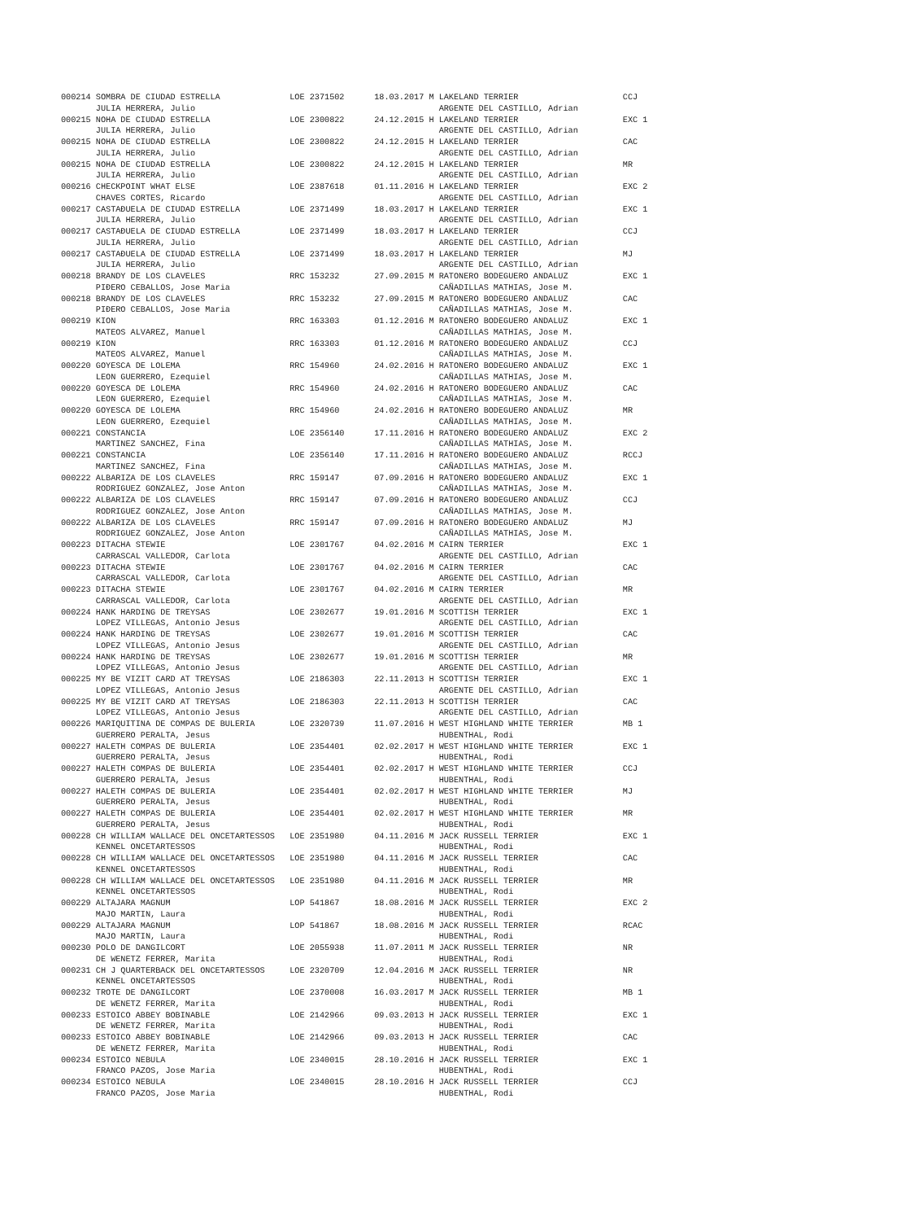000214 SOMBRA DE CIUDAD ESTRELLA LOE 2371502 18.03.2017 M LAKELAND TERRIER CCJ JULIA HERRERA, Julio ARGENTE DEL CASTILLO, Adrian 000215 NOHA DE CIUDAD ESTRELLA LOE 2300822 24.12.2015 H LAKELAND TERRIER EXC 1 JULIA HERRERA, Julio ARGENTE DEL CASTILLO, Adrian 000215 NOHA DE CIUDAD ESTRELLA LOE 2300822 24.12.2015 H LAKELAND TERRIER CAC JULIA HERRERA, Julio ARGENTE DEL CASTILLO, Adrian 000215 NOHA DE CIUDAD ESTRELLA LOE 2300822 24.12.2015 H LAKELAND TERRIER MR JULIA HERRERA, Julio ARGENTE DEL CASTILLO, Adrian 000216 CHECKPOINT WHAT ELSE LOE 2387618 01.11.2016 H LAKELAND TERRIER EXC 2 CHAVES CORTES, Ricardo ARGENTE DEL CASTILLO, Adrian 000217 CASTAĐUELA DE CIUDAD ESTRELLA LOE 2371499 18.03.2017 H LAKELAND TERRIER EXC 1 JULIA HERRERA, Julio ARGENTE DEL CASTILLO, Adrian 000217 CASTAĐUELA DE CIUDAD ESTRELLA LOE 2371499 18.03.2017 H LAKELAND TERRIER CCJ JULIA HERRERA, Julio ARGENTE DEL CASTILLO, Adrian 000217 CASTAĐUELA DE CIUDAD ESTRELLA LOE 2371499 18.03.2017 H LAKELAND TERRIER MJ JULIA HERRERA, Julio ARGENTE DEL CASTILLO, Adrian 000218 BRANDY DE LOS CLAVELES RRC 153232 27.09.2015 M RATONERO BODEGUERO ANDALUZ EXC 1 PIĐERO CEBALLOS, Jose Maria CAÑADILLAS MATHIAS, Jose M. 000218 BRANDY DE LOS CLAVELES RRC 153232 27.09.2015 M RATONERO BODEGUERO ANDALUZ CAC PIĐERO CEBALLOS, Jose Maria CAÑADILLAS MATHIAS, Jose M. 000219 KION RRC 163303 01.12.2016 M RATONERO BODEGUERO ANDALUZ EXC 1 MATEOS ALVAREZ, Manuel CAÑADILLAS MATHIAS, Jose M. 000219 KION RRC 163303 01.12.2016 M RATONERO BODEGUERO ANDALUZ CCJ MATEOS ALVAREZ, Manuel CAÑADILLAS MATHIAS, Jose M. 000220 GOYESCA DE LOLEMA RRC 154960 24.02.2016 H RATONERO BODEGUERO ANDALUZ EXC 1 LEON GUERRERO, Ezequiel CAÑADILLAS MATHIAS, Jose M. 000220 GOYESCA DE LOLEMA RRC 154960 24.02.2016 H RATONERO BODEGUERO ANDALUZ CAC LEON GUERRERO, Ezequiel CAÑADILLAS MATHIAS, Jose M. 000220 GOYESCA DE LOLEMA RRC 154960 24.02.2016 H RATONERO BODEGUERO ANDALUZ MR LEON GUERRERO, Ezequiel CAÑADILLAS MATHIAS, Jose M. 000221 CONSTANCIA LOE 2356140 17.11.2016 H RATONERO BODEGUERO ANDALUZ EXC 2 MARTINEZ SANCHEZ, Fina CAÑADILLAS MATHIAS, Jose M. 000221 CONSTANCIA LOE 2356140 17.11.2016 H RATONERO BODEGUERO ANDALUZ RCCJ MARTINEZ SANCHEZ, Fina CAÑADILLAS MATHIAS, Jose M. 000222 ALBARIZA DE LOS CLAVELES RRC 159147 07.09.2016 H RATONERO BODEGUERO ANDALUZ EXC 1 RODRIGUEZ GONZALEZ, Jose Anton CAÑADILLAS MATHIAS, Jose M. 000222 ALBARIZA DE LOS CLAVELES RRC 159147 07.09.2016 H RATONERO BODEGUERO ANDALUZ CCJ RODRIGUEZ GONZALEZ, Jose Anton CAÑADILLAS MATHIAS, Jose M. 000222 ALBARIZA DE LOS CLAVELES RRC 159147 07.09.2016 H RATONERO BODEGUERO ANDALUZ MJ RODRIGUEZ GONZALEZ, Jose Anton CAÑADILLAS MATHIAS, Jose M. 000223 DITACHA STEWIE LOE 2301767 04.02.2016 M CAIRN TERRIER EXC 1 CARRASCAL VALLEDOR, Carlota ARGENTE DEL CASTILLO, Adrian 000223 DITACHA STEWIE LOE 2301767 04.02.2016 M CAIRN TERRIER CAC CARRASCAL VALLEDOR, Carlota ARGENTE DEL CASTILLO, Adrian 000223 DITACHA STEWIE LOE 2301767 04.02.2016 M CAIRN TERRIER MR CARRASCAL VALLEDOR, Carlota ARGENTE DEL CASTILLO, Adrian 000224 HANK HARDING DE TREYSAS LOE 2302677 19.01.2016 M SCOTTISH TERRIER EXC 1 LOPEZ VILLEGAS, Antonio Jesus ARGENTE DEL CASTILLO, Adrian 000224 HANK HARDING DE TREYSAS LOE 2302677 19.01.2016 M SCOTTISH TERRIER CAC LOPEZ VILLEGAS, Antonio Jesus ARGENTE DEL CASTILLO, Adrian 000224 HANK HARDING DE TREYSAS LOE 2302677 19.01.2016 M SCOTTISH TERRIER MR LOPEZ VILLEGAS, Antonio Jesus ARGENTE DEL CASTILLO, Adrian 000225 MY BE VIZIT CARD AT TREYSAS LOE 2186303 22.11.2013 H SCOTTISH TERRIER EXC 1 LOPEZ VILLEGAS, Antonio Jesus ARGENTE DEL CASTILLO, Adrian 000225 MY BE VIZIT CARD AT TREYSAS LOE 2186303 22.11.2013 H SCOTTISH TERRIER CAC LOPEZ VILLEGAS, Antonio Jesus ARGENTE DEL CASTILLO, Adrian 000226 MARIQUITINA DE COMPAS DE BULERIA LOE 2320739 11.07.2016 H WEST HIGHLAND WHITE TERRIER MB 1 GUERRERO PERALTA, Jesus HUBENTHAL, Rodi 000227 HALETH COMPAS DE BULERIA LOE 2354401 02.02.2017 H WEST HIGHLAND WHITE TERRIER EXC 1 GUERRERO PERALTA, Jesus HUBENTHAL, Rodi 000227 HALETH COMPAS DE BULERIA LOE 2354401 02.02.2017 H WEST HIGHLAND WHITE TERRIER CCJ GUERRERO PERALTA, Jesus HUBENTHAL, Rodi 000227 HALETH COMPAS DE BULERIA LOE 2354401 02.02.2017 H WEST HIGHLAND WHITE TERRIER MJ GUERRERO PERALTA, Jesus HUBENTHAL, Rodi 000227 HALETH COMPAS DE BULERIA LOE 2354401 02.02.2017 H WEST HIGHLAND WHITE TERRIER MR GUERRERO PERALTA, Jesus HUBENTHAL, Rodi 000228 CH WILLIAM WALLACE DEL ONCETARTESSOS LOE 2351980 04.11.2016 M JACK RUSSELL TERRIER EXC 1 KENNEL ONCETARTESSOS HUBENTHAL, Rodi 000228 CH WILLIAM WALLACE DEL ONCETARTESSOS LOE 2351980 04.11.2016 M JACK RUSSELL TERRIER CAC KENNEL ONCETARTESSOS HUBENTHAL, Rodi 000228 CH WILLIAM WALLACE DEL ONCETARTESSOS LOE 2351980 04.11.2016 M JACK RUSSELL TERRIER MR KENNEL ONCETARTESSOS HUBENTHAL, Rodi 000229 ALTAJARA MAGNUM LOP 541867 18.08.2016 M JACK RUSSELL TERRIER EXC 2 MAJO MARTIN, Laura HUBENTHAL, Rodi 000229 ALTAJARA MAGNUM LOP 541867 18.08.2016 M JACK RUSSELL TERRIER RCAC MAJO MARTIN, Laura HUBENTHAL, Rodi 000230 POLO DE DANGILCORT LOE 2055938 11.07.2011 M JACK RUSSELL TERRIER NR DE WENETZ FERRER, Marita HUBENTHAL, Rodi 000231 CH J QUARTERBACK DEL ONCETARTESSOS LOE 2320709 12.04.2016 M JACK RUSSELL TERRIER NR KENNEL ONCETARTESSOS HUBENTHAL, Rodi 000232 TROTE DE DANGILCORT LOE 2370008 16.03.2017 M JACK RUSSELL TERRIER MB 1 DE WENETZ FERRER, Marita HUBENTHAL, Rodi 000233 ESTOICO ABBEY BOBINABLE LOE 2142966 09.03.2013 H JACK RUSSELL TERRIER EXC 1 DE WENETZ FERRER, Marita HUBENTHAL, Rodi 000233 ESTOICO ABBEY BOBINABLE LOE 2142966 09.03.2013 H JACK RUSSELL TERRIER CAC DE WENETZ FERRER, Marita HUBENTHAL, Rodi 000234 ESTOICO NEBULA LOE 2340015 28.10.2016 H JACK RUSSELL TERRIER EXC 1 FRANCO PAZOS, Jose Maria HUBENTHAL, Rodi 000234 ESTOICO NEBULA LOE 2340015 28.10.2016 H JACK RUSSELL TERRIER CCJ FRANCO PAZOS, Jose Maria HUBENTHAL, Rodi